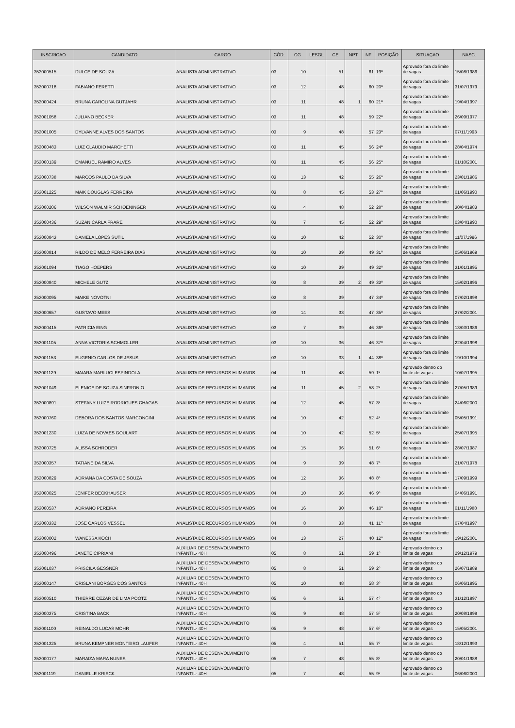| INSCRICAO | CANDIDATO | CARGO | CÓD. | CG | LESGL | CE | NPT | NF | POSIÇÃO | SITUAÇAO | NASC. |
| --- | --- | --- | --- | --- | --- | --- | --- | --- | --- | --- | --- |
| 353000515 | DULCE DE SOUZA | ANALISTA ADMINISTRATIVO | 03 | 10 | | 51 | | 61 | 19º | Aprovado fora do limite de vagas | 15/08/1986 |
| 353000718 | FABIANO FERETTI | ANALISTA ADMINISTRATIVO | 03 | 12 | | 48 | | 60 | 20º | Aprovado fora do limite de vagas | 31/07/1979 |
| 353000424 | BRUNA CAROLINA GUTJAHR | ANALISTA ADMINISTRATIVO | 03 | 11 | | 48 | 1 | 60 | 21º | Aprovado fora do limite de vagas | 19/04/1997 |
| 353001058 | JULIANO BECKER | ANALISTA ADMINISTRATIVO | 03 | 11 | | 48 | | 59 | 22º | Aprovado fora do limite de vagas | 26/09/1977 |
| 353001005 | DYLVANNE ALVES DOS SANTOS | ANALISTA ADMINISTRATIVO | 03 | 9 | | 48 | | 57 | 23º | Aprovado fora do limite de vagas | 07/11/1993 |
| 353000483 | LUIZ CLAUDIO MARCHETTI | ANALISTA ADMINISTRATIVO | 03 | 11 | | 45 | | 56 | 24º | Aprovado fora do limite de vagas | 28/04/1974 |
| 353000139 | EMANUEL RAMIRO ALVES | ANALISTA ADMINISTRATIVO | 03 | 11 | | 45 | | 56 | 25º | Aprovado fora do limite de vagas | 01/10/2001 |
| 353000738 | MARCOS PAULO DA SILVA | ANALISTA ADMINISTRATIVO | 03 | 13 | | 42 | | 55 | 26º | Aprovado fora do limite de vagas | 23/01/1986 |
| 353001225 | MAIK DOUGLAS FERREIRA | ANALISTA ADMINISTRATIVO | 03 | 8 | | 45 | | 53 | 27º | Aprovado fora do limite de vagas | 01/06/1990 |
| 353000206 | WILSON WALMIR SCHOENINGER | ANALISTA ADMINISTRATIVO | 03 | 4 | | 48 | | 52 | 28º | Aprovado fora do limite de vagas | 30/04/1983 |
| 353000436 | SUZAN CARLA FRARE | ANALISTA ADMINISTRATIVO | 03 | 7 | | 45 | | 52 | 29º | Aprovado fora do limite de vagas | 03/04/1990 |
| 353000843 | DANIELA LOPES SUTIL | ANALISTA ADMINISTRATIVO | 03 | 10 | | 42 | | 52 | 30º | Aprovado fora do limite de vagas | 11/07/1996 |
| 353000814 | RILDO DE MELO FERREIRA DIAS | ANALISTA ADMINISTRATIVO | 03 | 10 | | 39 | | 49 | 31º | Aprovado fora do limite de vagas | 05/06/1969 |
| 353001094 | TIAGO HOEPERS | ANALISTA ADMINISTRATIVO | 03 | 10 | | 39 | | 49 | 32º | Aprovado fora do limite de vagas | 31/01/1995 |
| 353000840 | MICHELE GUTZ | ANALISTA ADMINISTRATIVO | 03 | 8 | | 39 | 2 | 49 | 33º | Aprovado fora do limite de vagas | 15/02/1996 |
| 353000095 | MAIKE NOVOTNI | ANALISTA ADMINISTRATIVO | 03 | 8 | | 39 | | 47 | 34º | Aprovado fora do limite de vagas | 07/02/1998 |
| 353000657 | GUSTAVO MEES | ANALISTA ADMINISTRATIVO | 03 | 14 | | 33 | | 47 | 35º | Aprovado fora do limite de vagas | 27/02/2001 |
| 353000415 | PATRICIA EING | ANALISTA ADMINISTRATIVO | 03 | 7 | | 39 | | 46 | 36º | Aprovado fora do limite de vagas | 13/03/1986 |
| 353001105 | ANNA VICTORIA SCHMOLLER | ANALISTA ADMINISTRATIVO | 03 | 10 | | 36 | | 46 | 37º | Aprovado fora do limite de vagas | 22/04/1998 |
| 353001153 | EUGENIO CARLOS DE JESUS | ANALISTA ADMINISTRATIVO | 03 | 10 | | 33 | 1 | 44 | 38º | Aprovado fora do limite de vagas | 19/10/1994 |
| 353001129 | MAIARA MARLUCI ESPINDOLA | ANALISTA DE RECURSOS HUMANOS | 04 | 11 | | 48 | | 59 | 1º | Aprovado dentro do limite de vagas | 10/07/1995 |
| 353001049 | ELENICE DE SOUZA SINFRONIO | ANALISTA DE RECURSOS HUMANOS | 04 | 11 | | 45 | 2 | 58 | 2º | Aprovado fora do limite de vagas | 27/05/1989 |
| 353000891 | STEFANY LUIZE RODRIGUES CHAGAS | ANALISTA DE RECURSOS HUMANOS | 04 | 12 | | 45 | | 57 | 3º | Aprovado fora do limite de vagas | 24/06/2000 |
| 353000760 | DEBORA DOS SANTOS MARCONCINI | ANALISTA DE RECURSOS HUMANOS | 04 | 10 | | 42 | | 52 | 4º | Aprovado fora do limite de vagas | 05/05/1991 |
| 353001230 | LUIZA DE NOVAES GOULART | ANALISTA DE RECURSOS HUMANOS | 04 | 10 | | 42 | | 52 | 5º | Aprovado fora do limite de vagas | 25/07/1995 |
| 353000725 | ALISSA SCHRODER | ANALISTA DE RECURSOS HUMANOS | 04 | 15 | | 36 | | 51 | 6º | Aprovado fora do limite de vagas | 28/07/1987 |
| 353000357 | TATIANE DA SILVA | ANALISTA DE RECURSOS HUMANOS | 04 | 9 | | 39 | | 48 | 7º | Aprovado fora do limite de vagas | 21/07/1978 |
| 353000829 | ADRIANA DA COSTA DE SOUZA | ANALISTA DE RECURSOS HUMANOS | 04 | 12 | | 36 | | 48 | 8º | Aprovado fora do limite de vagas | 17/09/1999 |
| 353000025 | JENIFER BECKHAUSER | ANALISTA DE RECURSOS HUMANOS | 04 | 10 | | 36 | | 46 | 9º | Aprovado fora do limite de vagas | 04/06/1991 |
| 353000537 | ADRIANO PEREIRA | ANALISTA DE RECURSOS HUMANOS | 04 | 16 | | 30 | | 46 | 10º | Aprovado fora do limite de vagas | 01/11/1988 |
| 353000332 | JOSE CARLOS VESSEL | ANALISTA DE RECURSOS HUMANOS | 04 | 8 | | 33 | | 41 | 11º | Aprovado fora do limite de vagas | 07/04/1997 |
| 353000002 | WANESSA KOCH | ANALISTA DE RECURSOS HUMANOS | 04 | 13 | | 27 | | 40 | 12º | Aprovado fora do limite de vagas | 19/12/2001 |
| 353000496 | JANETE CIPRIANI | AUXILIAR DE DESENVOLVIMENTO INFANTIL- 40H | 05 | 8 | | 51 | | 59 | 1º | Aprovado dentro do limite de vagas | 29/12/1979 |
| 353001037 | PRISCILA GESSNER | AUXILIAR DE DESENVOLVIMENTO INFANTIL- 40H | 05 | 8 | | 51 | | 59 | 2º | Aprovado dentro do limite de vagas | 26/07/1989 |
| 353000147 | CRISLANI BORGES DOS SANTOS | AUXILIAR DE DESENVOLVIMENTO INFANTIL- 40H | 05 | 10 | | 48 | | 58 | 3º | Aprovado dentro do limite de vagas | 06/06/1995 |
| 353000510 | THIERRE CEZAR DE LIMA POOTZ | AUXILIAR DE DESENVOLVIMENTO INFANTIL- 40H | 05 | 6 | | 51 | | 57 | 4º | Aprovado dentro do limite de vagas | 31/12/1997 |
| 353000375 | CRISTINA BACK | AUXILIAR DE DESENVOLVIMENTO INFANTIL- 40H | 05 | 9 | | 48 | | 57 | 5º | Aprovado dentro do limite de vagas | 20/08/1999 |
| 353001100 | REINALDO LUCAS MOHR | AUXILIAR DE DESENVOLVIMENTO INFANTIL- 40H | 05 | 9 | | 48 | | 57 | 6º | Aprovado dentro do limite de vagas | 15/05/2001 |
| 353001325 | BRUNA KEMPNER MONTEIRO LAUFER | AUXILIAR DE DESENVOLVIMENTO INFANTIL- 40H | 05 | 4 | | 51 | | 55 | 7º | Aprovado dentro do limite de vagas | 18/12/1993 |
| 353000177 | MARAIZA MARA NUNES | AUXILIAR DE DESENVOLVIMENTO INFANTIL- 40H | 05 | 7 | | 48 | | 55 | 8º | Aprovado dentro do limite de vagas | 20/01/1988 |
| 353001119 | DANIELLE KRIECK | AUXILIAR DE DESENVOLVIMENTO INFANTIL- 40H | 05 | 7 | | 48 | | 55 | 9º | Aprovado dentro do limite de vagas | 06/06/2000 |